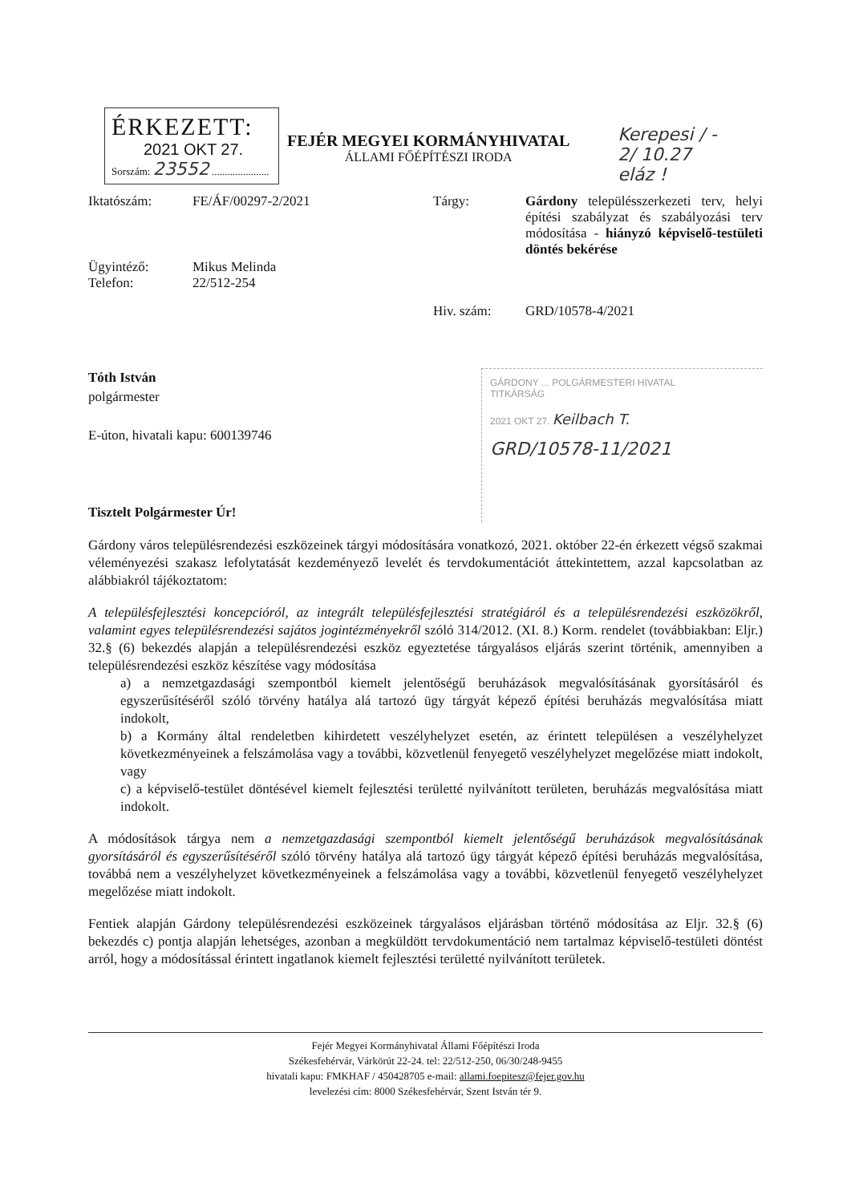ÉRKEZETT:
2021 OKT 27.
Sorszám: 23552 ......................
FEJÉR MEGYEI KORMÁNYHIVATAL
ÁLLAMI FŐÉPÍTÉSZI IRODA
Kerepesi / -
2/ 10.27
eláz !
| Iktatószám: | FE/ÁF/00297-2/2021 | Tárgy: | Gárdony településszerkezeti terv, helyi építési szabályzat és szabályozási terv módosítása - hiányzó képviselő-testületi döntés bekérése |
| Ügyintéző: Telefon: | Mikus Melinda 22/512-254 | | |
| | | Hiv. szám: | GRD/10578-4/2021 |
Tóth István
polgármester
E-úton, hivatali kapu: 600139746
Tisztelt Polgármester Úr!
GÁRDONY ... POLGÁRMESTERI HIVATAL
TITKÁRSÁG
2021 OKT 27. Keilbach T.
GRD/10578-11/2021
Gárdony város településrendezési eszközeinek tárgyi módosítására vonatkozó, 2021. október 22-én érkezett végső szakmai véleményezési szakasz lefolytatását kezdeményező levelét és tervdokumentációt áttekintettem, azzal kapcsolatban az alábbiakról tájékoztatom:
A településfejlesztési koncepcióról, az integrált településfejlesztési stratégiáról és a településrendezési eszközökről, valamint egyes településrendezési sajátos jogintézményekről szóló 314/2012. (XI. 8.) Korm. rendelet (továbbiakban: Eljr.) 32.§ (6) bekezdés alapján a településrendezési eszköz egyeztetése tárgyalásos eljárás szerint történik, amennyiben a településrendezési eszköz készítése vagy módosítása
a) a nemzetgazdasági szempontból kiemelt jelentőségű beruházások megvalósításának gyorsításáról és egyszerűsítéséről szóló törvény hatálya alá tartozó ügy tárgyát képező építési beruházás megvalósítása miatt indokolt,
b) a Kormány által rendeletben kihirdetett veszélyhelyzet esetén, az érintett településen a veszélyhelyzet következményeinek a felszámolása vagy a további, közvetlenül fenyegető veszélyhelyzet megelőzése miatt indokolt, vagy
c) a képviselő-testület döntésével kiemelt fejlesztési területté nyilvánított területen, beruházás megvalósítása miatt indokolt.
A módosítások tárgya nem a nemzetgazdasági szempontból kiemelt jelentőségű beruházások megvalósításának gyorsításáról és egyszerűsítéséről szóló törvény hatálya alá tartozó ügy tárgyát képező építési beruházás megvalósítása, továbbá nem a veszélyhelyzet következményeinek a felszámolása vagy a további, közvetlenül fenyegető veszélyhelyzet megelőzése miatt indokolt.
Fentiek alapján Gárdony településrendezési eszközeinek tárgyalásos eljárásban történő módosítása az Eljr. 32.§ (6) bekezdés c) pontja alapján lehetséges, azonban a megküldött tervdokumentáció nem tartalmaz képviselő-testületi döntést arról, hogy a módosítással érintett ingatlanok kiemelt fejlesztési területté nyilvánított területek.
Fejér Megyei Kormányhivatal Állami Főépítészi Iroda
Székesfehérvár, Várkörút 22-24. tel: 22/512-250, 06/30/248-9455
hivatali kapu: FMKHAF / 450428705 e-mail: allami.foepitesz@fejer.gov.hu
levelezési cím: 8000 Székesfehérvár, Szent István tér 9.